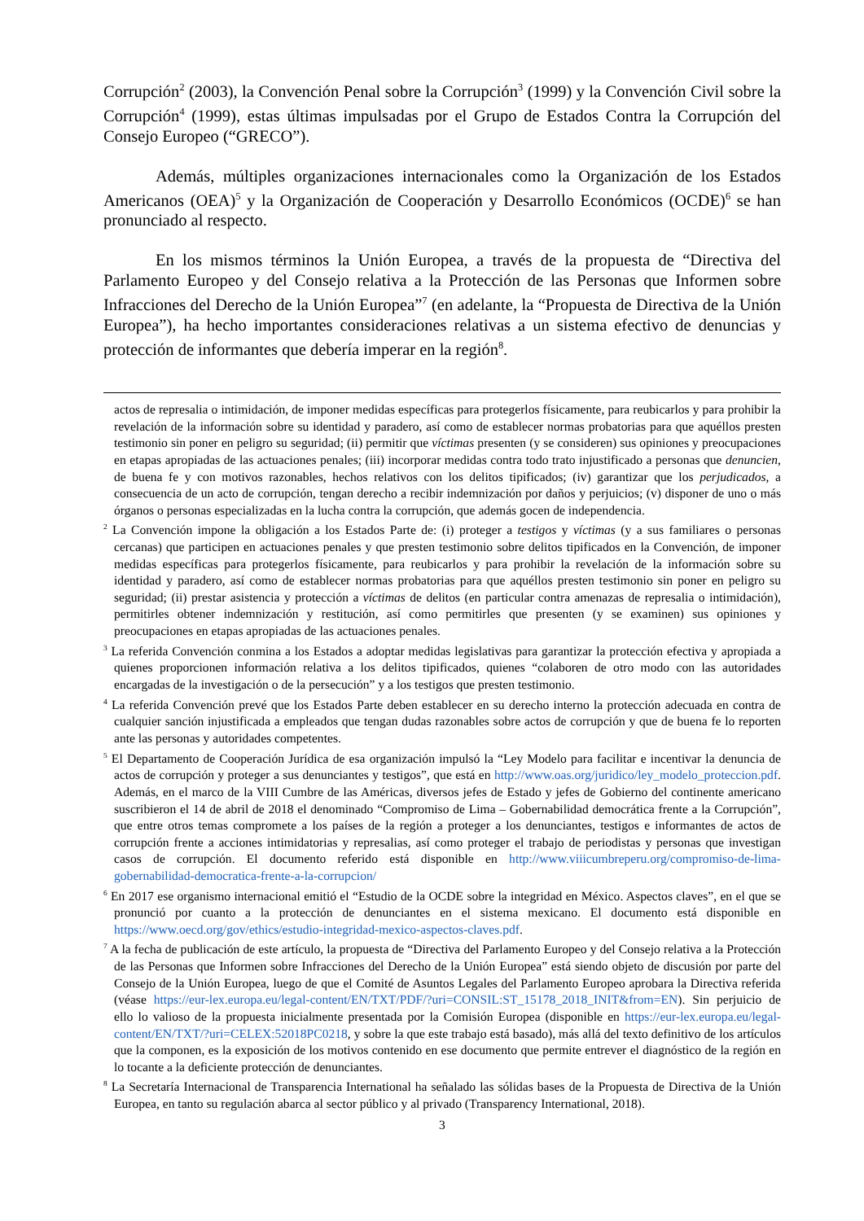Corrupción<sup>2</sup> (2003), la Convención Penal sobre la Corrupción<sup>3</sup> (1999) y la Convención Civil sobre la Corrupción<sup>4</sup> (1999), estas últimas impulsadas por el Grupo de Estados Contra la Corrupción del Consejo Europeo (“GRECO”).
Además, múltiples organizaciones internacionales como la Organización de los Estados Americanos (OEA)<sup>5</sup> y la Organización de Cooperación y Desarrollo Económicos (OCDE)<sup>6</sup> se han pronunciado al respecto.
En los mismos términos la Unión Europea, a través de la propuesta de “Directiva del Parlamento Europeo y del Consejo relativa a la Protección de las Personas que Informen sobre Infracciones del Derecho de la Unión Europea”<sup>7</sup> (en adelante, la “Propuesta de Directiva de la Unión Europea”), ha hecho importantes consideraciones relativas a un sistema efectivo de denuncias y protección de informantes que debería imperar en la región<sup>8</sup>.
actos de represalia o intimidación, de imponer medidas específicas para protegerlos físicamente, para reubicarlos y para prohibir la revelación de la información sobre su identidad y paradero, así como de establecer normas probatorias para que aquéllos presten testimonio sin poner en peligro su seguridad; (ii) permitir que víctimas presenten (y se consideren) sus opiniones y preocupaciones en etapas apropiadas de las actuaciones penales; (iii) incorporar medidas contra todo trato injustificado a personas que denuncien, de buena fe y con motivos razonables, hechos relativos con los delitos tipificados; (iv) garantizar que los perjudicados, a consecuencia de un acto de corrupción, tengan derecho a recibir indemnización por daños y perjuicios; (v) disponer de uno o más órganos o personas especializadas en la lucha contra la corrupción, que además gocen de independencia.
<sup>2</sup> La Convención impone la obligación a los Estados Parte de: (i) proteger a testigos y víctimas (y a sus familiares o personas cercanas) que participen en actuaciones penales y que presten testimonio sobre delitos tipificados en la Convención, de imponer medidas específicas para protegerlos físicamente, para reubicarlos y para prohibir la revelación de la información sobre su identidad y paradero, así como de establecer normas probatorias para que aquéllos presten testimonio sin poner en peligro su seguridad; (ii) prestar asistencia y protección a víctimas de delitos (en particular contra amenazas de represalia o intimidación), permitirles obtener indemnización y restitución, así como permitirles que presenten (y se examinen) sus opiniones y preocupaciones en etapas apropiadas de las actuaciones penales.
<sup>3</sup> La referida Convención conmina a los Estados a adoptar medidas legislativas para garantizar la protección efectiva y apropiada a quienes proporcionen información relativa a los delitos tipificados, quienes “colaboren de otro modo con las autoridades encargadas de la investigación o de la persecución” y a los testigos que presten testimonio.
<sup>4</sup> La referida Convención prevé que los Estados Parte deben establecer en su derecho interno la protección adecuada en contra de cualquier sanción injustificada a empleados que tengan dudas razonables sobre actos de corrupción y que de buena fe lo reporten ante las personas y autoridades competentes.
<sup>5</sup> El Departamento de Cooperación Jurídica de esa organización impulsó la “Ley Modelo para facilitar e incentivar la denuncia de actos de corrupción y proteger a sus denunciantes y testigos”, que está en http://www.oas.org/juridico/ley_modelo_proteccion.pdf. Además, en el marco de la VIII Cumbre de las Américas, diversos jefes de Estado y jefes de Gobierno del continente americano suscribieron el 14 de abril de 2018 el denominado “Compromiso de Lima – Gobernabilidad democrática frente a la Corrupción”, que entre otros temas compromete a los países de la región a proteger a los denunciantes, testigos e informantes de actos de corrupción frente a acciones intimidatorias y represalias, así como proteger el trabajo de periodistas y personas que investigan casos de corrupción. El documento referido está disponible en http://www.viiicumbreperu.org/compromiso-de-lima-gobernabilidad-democratica-frente-a-la-corrupcion/
<sup>6</sup> En 2017 ese organismo internacional emitió el “Estudio de la OCDE sobre la integridad en México. Aspectos claves”, en el que se pronunció por cuanto a la protección de denunciantes en el sistema mexicano. El documento está disponible en https://www.oecd.org/gov/ethics/estudio-integridad-mexico-aspectos-claves.pdf.
<sup>7</sup> A la fecha de publicación de este artículo, la propuesta de “Directiva del Parlamento Europeo y del Consejo relativa a la Protección de las Personas que Informen sobre Infracciones del Derecho de la Unión Europea” está siendo objeto de discusión por parte del Consejo de la Unión Europea, luego de que el Comité de Asuntos Legales del Parlamento Europeo aprobara la Directiva referida (véase https://eur-lex.europa.eu/legal-content/EN/TXT/PDF/?uri=CONSIL:ST_15178_2018_INIT&from=EN). Sin perjuicio de ello lo valioso de la propuesta inicialmente presentada por la Comisión Europea (disponible en https://eur-lex.europa.eu/legal-content/EN/TXT/?uri=CELEX:52018PC0218, y sobre la que este trabajo está basado), más allá del texto definitivo de los artículos que la componen, es la exposición de los motivos contenido en ese documento que permite entrever el diagnóstico de la región en lo tocante a la deficiente protección de denunciantes.
<sup>8</sup> La Secretaría Internacional de Transparencia International ha señalado las sólidas bases de la Propuesta de Directiva de la Unión Europea, en tanto su regulación abarca al sector público y al privado (Transparency International, 2018).
3